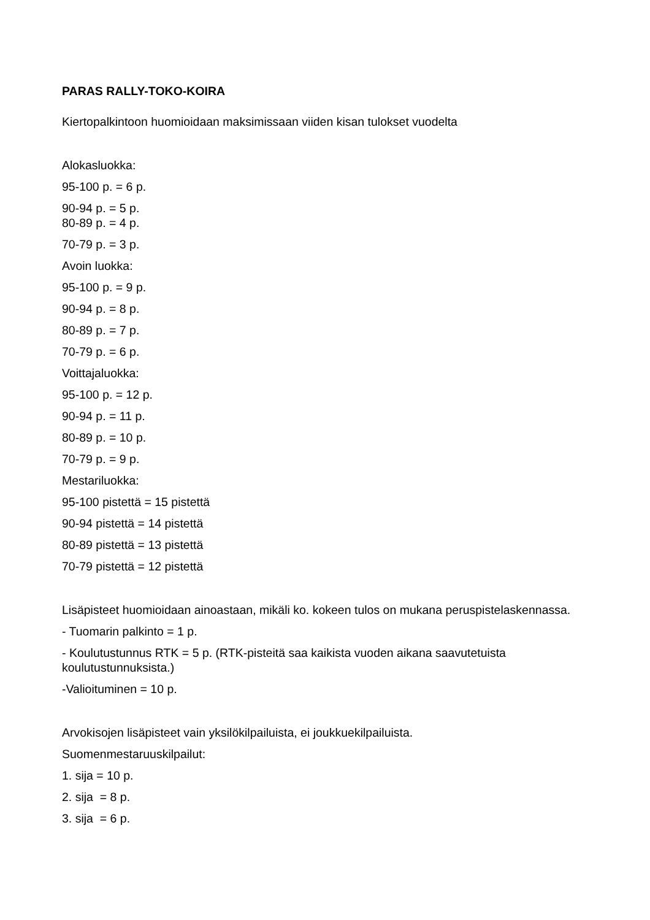PARAS RALLY-TOKO-KOIRA
Kiertopalkintoon huomioidaan maksimissaan viiden kisan tulokset vuodelta
Alokasluokka:
95-100 p. = 6 p.
90-94 p. = 5 p.
80-89 p. = 4 p.
70-79 p. = 3 p.
Avoin luokka:
95-100 p. = 9 p.
90-94 p. = 8 p.
80-89 p. = 7 p.
70-79 p. = 6 p.
Voittajaluokka:
95-100 p. = 12 p.
90-94 p. = 11 p.
80-89 p. = 10 p.
70-79 p. = 9 p.
Mestariluokka:
95-100 pistettä = 15 pistettä
90-94 pistettä = 14 pistettä
80-89 pistettä = 13 pistettä
70-79 pistettä = 12 pistettä
Lisäpisteet huomioidaan ainoastaan, mikäli ko. kokeen tulos on mukana peruspistelaskennassa.
- Tuomarin palkinto = 1 p.
- Koulutustunnus RTK = 5 p. (RTK-pisteitä saa kaikista vuoden aikana saavutetuista koulutustunnuksista.)
-Valioituminen = 10 p.
Arvokisojen lisäpisteet vain yksilökilpailuista, ei joukkuekilpailuista.
Suomenmestaruuskilpailut:
1. sija = 10 p.
2. sija = 8 p.
3. sija = 6 p.